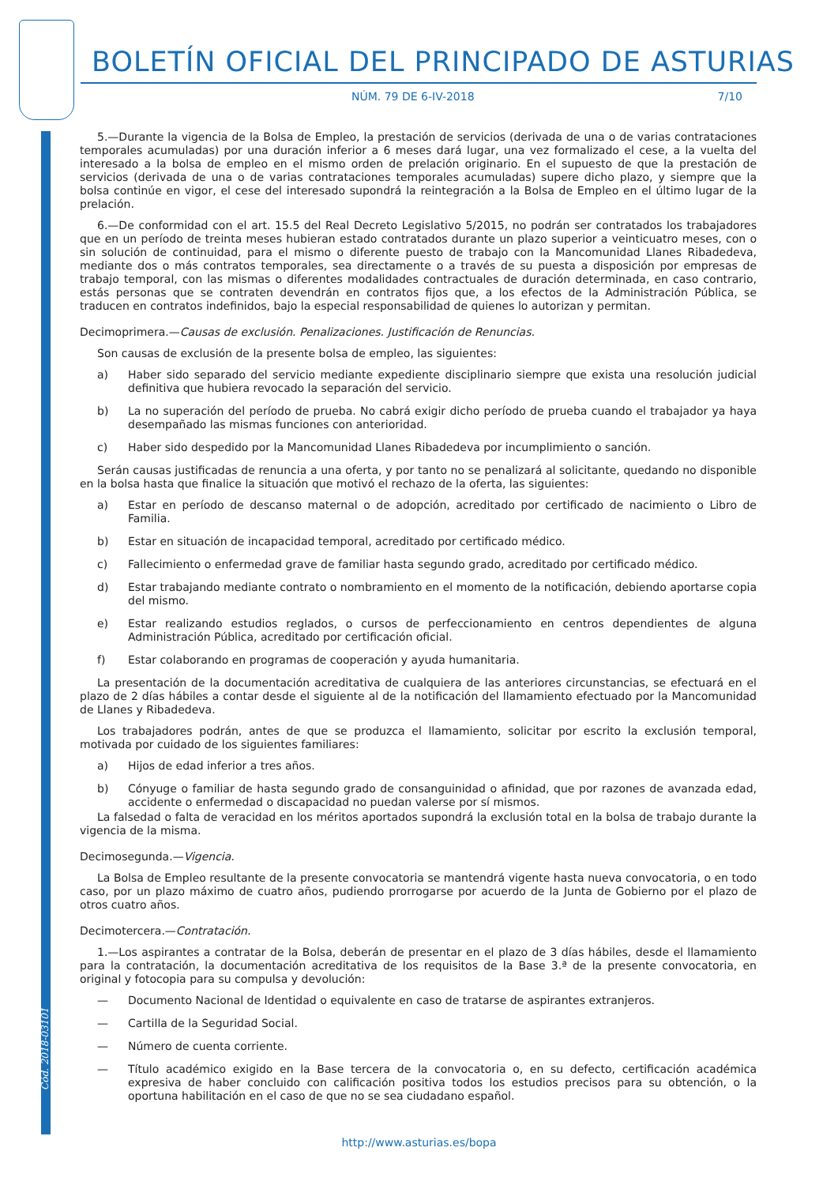Cód. 2018-03101
BOLETÍN OFICIAL DEL PRINCIPADO DE ASTURIAS
NÚM. 79 DE 6-IV-2018 7/10
5.—Durante la vigencia de la Bolsa de Empleo, la prestación de servicios (derivada de una o de varias contrataciones temporales acumuladas) por una duración inferior a 6 meses dará lugar, una vez formalizado el cese, a la vuelta del interesado a la bolsa de empleo en el mismo orden de prelación originario. En el supuesto de que la prestación de servicios (derivada de una o de varias contrataciones temporales acumuladas) supere dicho plazo, y siempre que la bolsa continúe en vigor, el cese del interesado supondrá la reintegración a la Bolsa de Empleo en el último lugar de la prelación.
6.—De conformidad con el art. 15.5 del Real Decreto Legislativo 5/2015, no podrán ser contratados los trabajadores que en un período de treinta meses hubieran estado contratados durante un plazo superior a veinticuatro meses, con o sin solución de continuidad, para el mismo o diferente puesto de trabajo con la Mancomunidad Llanes Ribadedeva, mediante dos o más contratos temporales, sea directamente o a través de su puesta a disposición por empresas de trabajo temporal, con las mismas o diferentes modalidades contractuales de duración determinada, en caso contrario, estás personas que se contraten devendrán en contratos fijos que, a los efectos de la Administración Pública, se traducen en contratos indefinidos, bajo la especial responsabilidad de quienes lo autorizan y permitan.
Decimoprimera.—Causas de exclusión. Penalizaciones. Justificación de Renuncias.
Son causas de exclusión de la presente bolsa de empleo, las siguientes:
a) Haber sido separado del servicio mediante expediente disciplinario siempre que exista una resolución judicial definitiva que hubiera revocado la separación del servicio.
b) La no superación del período de prueba. No cabrá exigir dicho período de prueba cuando el trabajador ya haya desempañado las mismas funciones con anterioridad.
c) Haber sido despedido por la Mancomunidad Llanes Ribadedeva por incumplimiento o sanción.
Serán causas justificadas de renuncia a una oferta, y por tanto no se penalizará al solicitante, quedando no disponible en la bolsa hasta que finalice la situación que motivó el rechazo de la oferta, las siguientes:
a) Estar en período de descanso maternal o de adopción, acreditado por certificado de nacimiento o Libro de Familia.
b) Estar en situación de incapacidad temporal, acreditado por certificado médico.
c) Fallecimiento o enfermedad grave de familiar hasta segundo grado, acreditado por certificado médico.
d) Estar trabajando mediante contrato o nombramiento en el momento de la notificación, debiendo aportarse copia del mismo.
e) Estar realizando estudios reglados, o cursos de perfeccionamiento en centros dependientes de alguna Administración Pública, acreditado por certificación oficial.
f) Estar colaborando en programas de cooperación y ayuda humanitaria.
La presentación de la documentación acreditativa de cualquiera de las anteriores circunstancias, se efectuará en el plazo de 2 días hábiles a contar desde el siguiente al de la notificación del llamamiento efectuado por la Mancomunidad de Llanes y Ribadedeva.
Los trabajadores podrán, antes de que se produzca el llamamiento, solicitar por escrito la exclusión temporal, motivada por cuidado de los siguientes familiares:
a) Hijos de edad inferior a tres años.
b) Cónyuge o familiar de hasta segundo grado de consanguinidad o afinidad, que por razones de avanzada edad, accidente o enfermedad o discapacidad no puedan valerse por sí mismos.
La falsedad o falta de veracidad en los méritos aportados supondrá la exclusión total en la bolsa de trabajo durante la vigencia de la misma.
Decimosegunda.—Vigencia.
La Bolsa de Empleo resultante de la presente convocatoria se mantendrá vigente hasta nueva convocatoria, o en todo caso, por un plazo máximo de cuatro años, pudiendo prorrogarse por acuerdo de la Junta de Gobierno por el plazo de otros cuatro años.
Decimotercera.—Contratación.
1.—Los aspirantes a contratar de la Bolsa, deberán de presentar en el plazo de 3 días hábiles, desde el llamamiento para la contratación, la documentación acreditativa de los requisitos de la Base 3.ª de la presente convocatoria, en original y fotocopia para su compulsa y devolución:
— Documento Nacional de Identidad o equivalente en caso de tratarse de aspirantes extranjeros.
— Cartilla de la Seguridad Social.
— Número de cuenta corriente.
— Título académico exigido en la Base tercera de la convocatoria o, en su defecto, certificación académica expresiva de haber concluido con calificación positiva todos los estudios precisos para su obtención, o la oportuna habilitación en el caso de que no se sea ciudadano español.
http://www.asturias.es/bopa